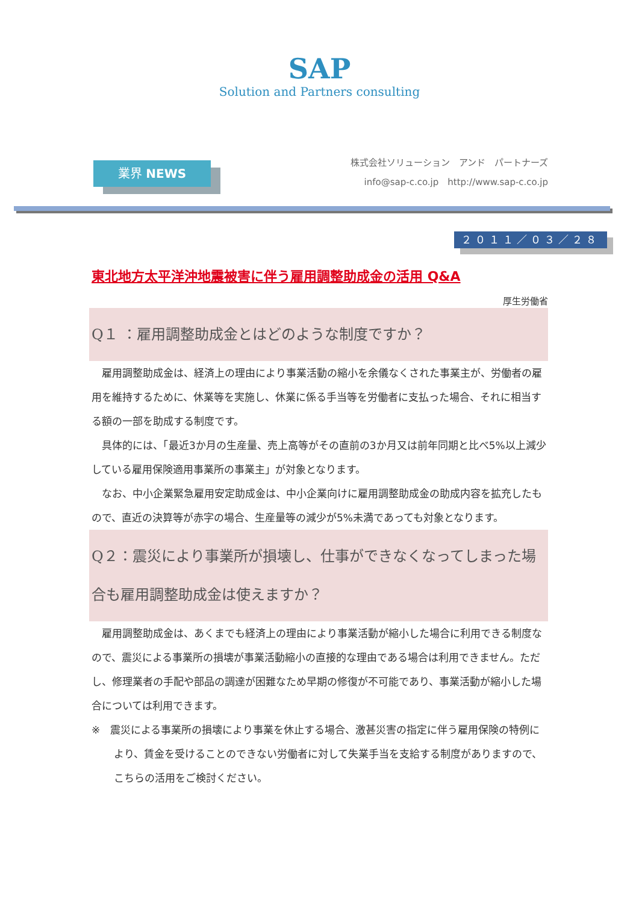SAP
Solution and Partners consulting
業界 NEWS
株式会社ソリューション　アンド　パートナーズ
info@sap-c.co.jp　http://www.sap-c.co.jp
２０１１／０３／２８
東北地方太平洋沖地震被害に伴う雇用調整助成金の活用 Q&A
厚生労働省
Q１ ：雇用調整助成金とはどのような制度ですか？
雇用調整助成金は、経済上の理由により事業活動の縮小を余儀なくされた事業主が、労働者の雇用を維持するために、休業等を実施し、休業に係る手当等を労働者に支払った場合、それに相当する額の一部を助成する制度です。
具体的には、「最近3か月の生産量、売上高等がその直前の3か月又は前年同期と比べ5%以上減少している雇用保険適用事業所の事業主」が対象となります。
なお、中小企業緊急雇用安定助成金は、中小企業向けに雇用調整助成金の助成内容を拡充したもので、直近の決算等が赤字の場合、生産量等の減少が5%未満であっても対象となります。
Q２：震災により事業所が損壊し、仕事ができなくなってしまった場合も雇用調整助成金は使えますか？
雇用調整助成金は、あくまでも経済上の理由により事業活動が縮小した場合に利用できる制度なので、震災による事業所の損壊が事業活動縮小の直接的な理由である場合は利用できません。ただし、修理業者の手配や部品の調達が困難なため早期の修復が不可能であり、事業活動が縮小した場合については利用できます。
※　震災による事業所の損壊により事業を休止する場合、激甚災害の指定に伴う雇用保険の特例により、賃金を受けることのできない労働者に対して失業手当を支給する制度がありますので、こちらの活用をご検討ください。